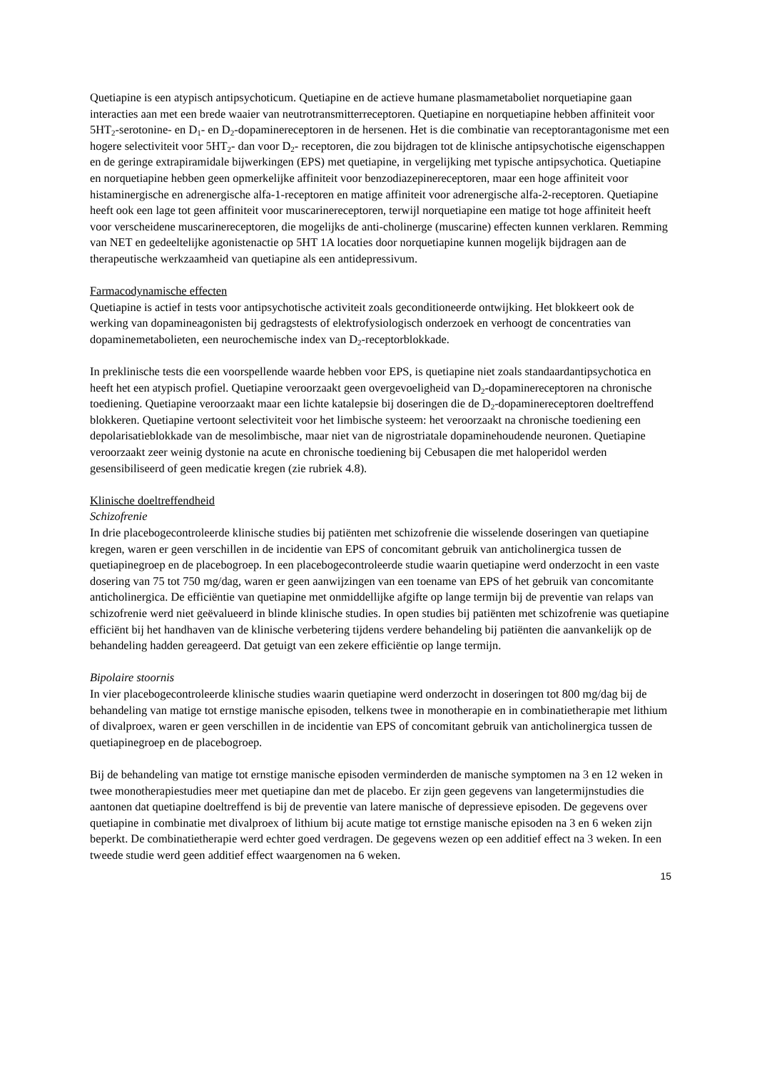Quetiapine is een atypisch antipsychoticum. Quetiapine en de actieve humane plasmametaboliet norquetiapine gaan interacties aan met een brede waaier van neutrotransmitterreceptoren. Quetiapine en norquetiapine hebben affiniteit voor 5HT<sub>2</sub>-serotonine- en D<sub>1</sub>- en D<sub>2</sub>-dopaminereceptoren in de hersenen. Het is die combinatie van receptorantagonisme met een hogere selectiviteit voor 5HT<sub>2</sub>- dan voor D<sub>2</sub>- receptoren, die zou bijdragen tot de klinische antipsychotische eigenschappen en de geringe extrapiramidale bijwerkingen (EPS) met quetiapine, in vergelijking met typische antipsychotica. Quetiapine en norquetiapine hebben geen opmerkelijke affiniteit voor benzodiazepinereceptoren, maar een hoge affiniteit voor histaminergische en adrenergische alfa-1-receptoren en matige affiniteit voor adrenergische alfa-2-receptoren. Quetiapine heeft ook een lage tot geen affiniteit voor muscarinereceptoren, terwijl norquetiapine een matige tot hoge affiniteit heeft voor verscheidene muscarinereceptoren, die mogelijks de anti-cholinerge (muscarine) effecten kunnen verklaren. Remming van NET en gedeeltelijke agonistenactie op 5HT 1A locaties door norquetiapine kunnen mogelijk bijdragen aan de therapeutische werkzaamheid van quetiapine als een antidepressivum.
Farmacodynamische effecten
Quetiapine is actief in tests voor antipsychotische activiteit zoals geconditioneerde ontwijking. Het blokkeert ook de werking van dopamineagonisten bij gedragstests of elektrofysiologisch onderzoek en verhoogt de concentraties van dopaminemetabolieten, een neurochemische index van D<sub>2</sub>-receptorblokkade.
In preklinische tests die een voorspellende waarde hebben voor EPS, is quetiapine niet zoals standaardantipsychotica en heeft het een atypisch profiel. Quetiapine veroorzaakt geen overgevoeligheid van D<sub>2</sub>-dopaminereceptoren na chronische toediening. Quetiapine veroorzaakt maar een lichte katalepsie bij doseringen die de D<sub>2</sub>-dopaminereceptoren doeltreffend blokkeren. Quetiapine vertoont selectiviteit voor het limbische systeem: het veroorzaakt na chronische toediening een depolarisatieblokkade van de mesolimbische, maar niet van de nigrostriatale dopaminehoudende neuronen. Quetiapine veroorzaakt zeer weinig dystonie na acute en chronische toediening bij Cebusapen die met haloperidol werden gesensibiliseerd of geen medicatie kregen (zie rubriek 4.8).
Klinische doeltreffendheid
Schizofrenie
In drie placebogecontroleerde klinische studies bij patiënten met schizofrenie die wisselende doseringen van quetiapine kregen, waren er geen verschillen in de incidentie van EPS of concomitant gebruik van anticholinergica tussen de quetiapinegroep en de placebogroep. In een placebogecontroleerde studie waarin quetiapine werd onderzocht in een vaste dosering van 75 tot 750 mg/dag, waren er geen aanwijzingen van een toename van EPS of het gebruik van concomitante anticholinergica. De efficiëntie van quetiapine met onmiddellijke afgifte op lange termijn bij de preventie van relaps van schizofrenie werd niet geëvalueerd in blinde klinische studies. In open studies bij patiënten met schizofrenie was quetiapine efficiënt bij het handhaven van de klinische verbetering tijdens verdere behandeling bij patiënten die aanvankelijk op de behandeling hadden gereageerd. Dat getuigt van een zekere efficiëntie op lange termijn.
Bipolaire stoornis
In vier placebogecontroleerde klinische studies waarin quetiapine werd onderzocht in doseringen tot 800 mg/dag bij de behandeling van matige tot ernstige manische episoden, telkens twee in monotherapie en in combinatietherapie met lithium of divalproex, waren er geen verschillen in de incidentie van EPS of concomitant gebruik van anticholinergica tussen de quetiapinegroep en de placebogroep.
Bij de behandeling van matige tot ernstige manische episoden verminderden de manische symptomen na 3 en 12 weken in twee monotherapiestudies meer met quetiapine dan met de placebo. Er zijn geen gegevens van langetermijnstudies die aantonen dat quetiapine doeltreffend is bij de preventie van latere manische of depressieve episoden. De gegevens over quetiapine in combinatie met divalproex of lithium bij acute matige tot ernstige manische episoden na 3 en 6 weken zijn beperkt. De combinatietherapie werd echter goed verdragen. De gegevens wezen op een additief effect na 3 weken. In een tweede studie werd geen additief effect waargenomen na 6 weken.
15